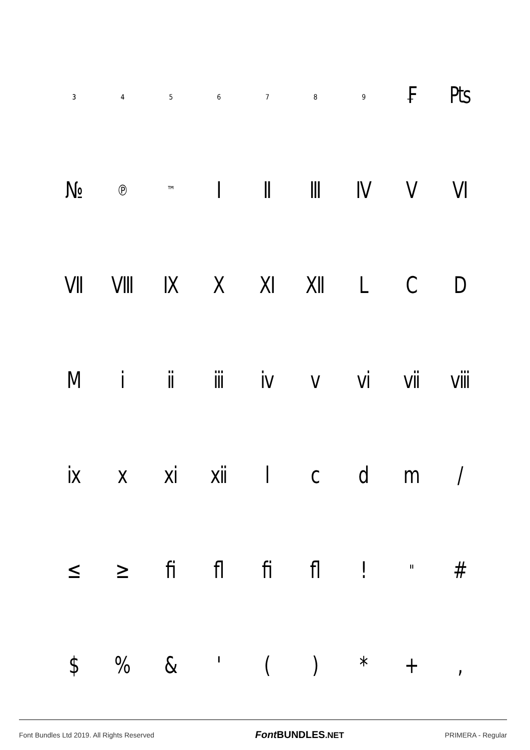| ₃ | ₄ | ₅ | ₆ | ₇ | ₈ | ₉ | ₣ | ₧ |
| № | ℗ | ™ | Ⅰ | Ⅱ | Ⅲ | Ⅳ | Ⅴ | Ⅵ |
| Ⅶ | Ⅷ | Ⅸ | Ⅹ | Ⅺ | Ⅻ | Ⅼ | Ⅽ | Ⅾ |
| Ⅿ | ⅰ | ⅱ | ⅲ | ⅳ | ⅴ | ⅵ | ⅶ | ⅷ |
| ⅸ | ⅹ | ⅺ | ⅻ | ⅼ | ⅽ | ⅾ | ⅿ | ∕ |
| ≤ | ≥ | ﬁ | ﬂ | ﬁ | ﬂ | ǃ | " | # |
| $ | % | & | ' | ( | ) | * | + | , |
Font Bundles Ltd 2019. All Rights Reserved Font BUNDLES.NET PRIMERA - Regular